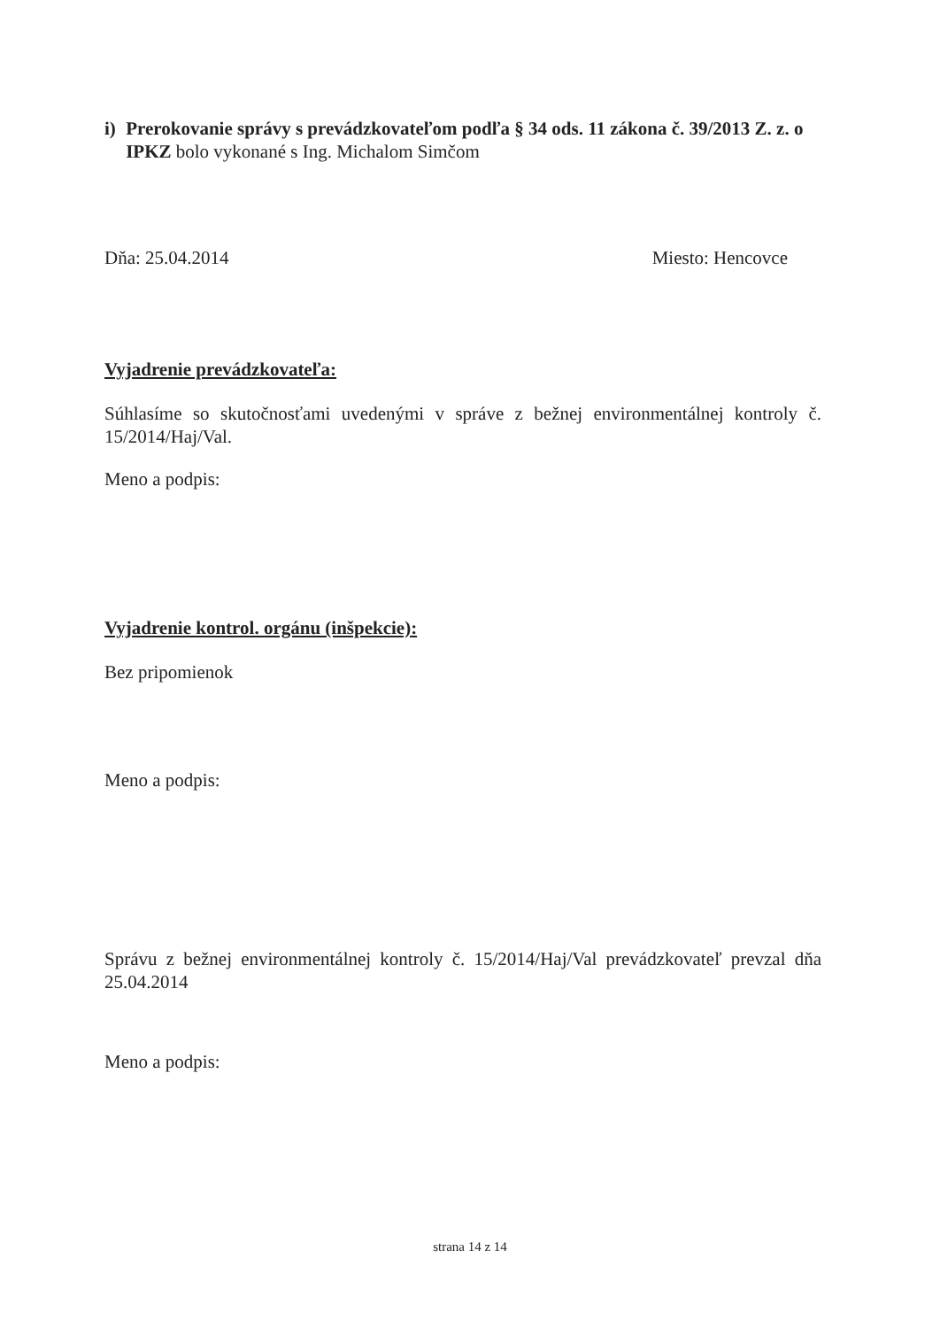i) Prerokovanie správy s prevádzkovateľom podľa § 34 ods. 11 zákona č. 39/2013 Z. z. o IPKZ bolo vykonané s Ing. Michalom Simčom
Dňa: 25.04.2014 Miesto: Hencovce
Vyjadrenie prevádzkovateľa:
Súhlasíme so skutočnosťami uvedenými v správe z bežnej environmentálnej kontroly č. 15/2014/Haj/Val.
Meno a podpis:
Vyjadrenie kontrol. orgánu (inšpekcie):
Bez pripomienok
Meno a podpis:
Správu z bežnej environmentálnej kontroly č. 15/2014/Haj/Val prevádzkovateľ prevzal dňa 25.04.2014
Meno a podpis:
strana 14 z 14